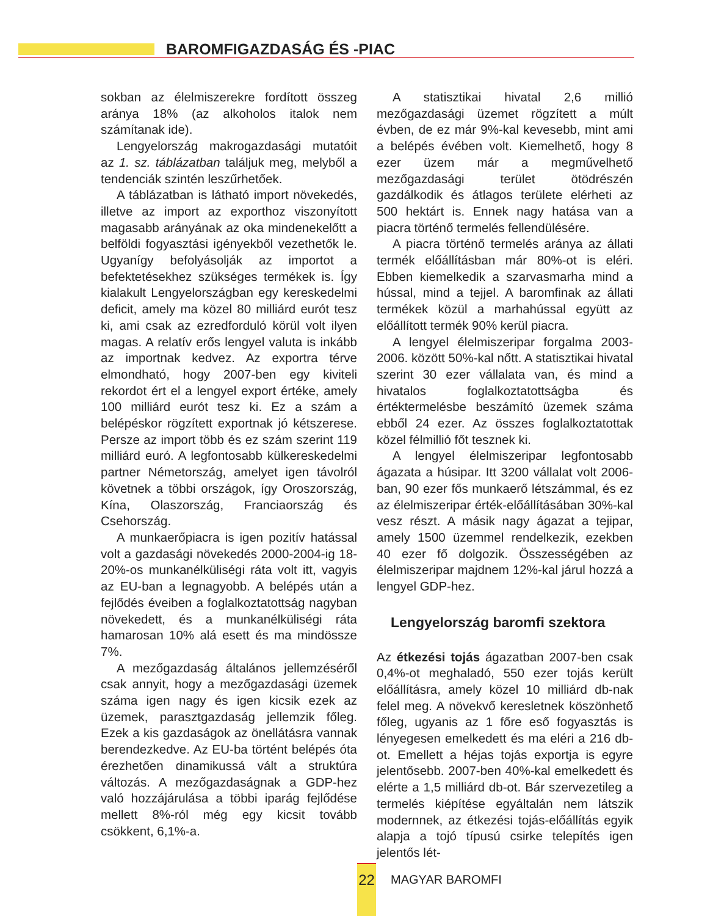BAROMFIGAZDASÁG ÉS -PIAC
sokban az élelmiszerekre fordított összeg aránya 18% (az alkoholos italok nem számítanak ide).
Lengyelország makrogazdasági mutatóit az 1. sz. táblázatban találjuk meg, melyből a tendenciák szintén leszűrhetőek.
A táblázatban is látható import növekedés, illetve az import az exporthoz viszonyított magasabb arányának az oka mindenekelőtt a belföldi fogyasztási igényekből vezethetők le. Ugyanígy befolyásolják az importot a befektetésekhez szükséges termékek is. Így kialakult Lengyelországban egy kereskedelmi deficit, amely ma közel 80 milliárd eurót tesz ki, ami csak az ezredforduló körül volt ilyen magas. A relatív erős lengyel valuta is inkább az importnak kedvez. Az exportra térve elmondható, hogy 2007-ben egy kiviteli rekordot ért el a lengyel export értéke, amely 100 milliárd eurót tesz ki. Ez a szám a belépéskor rögzített exportnak jó kétszerese. Persze az import több és ez szám szerint 119 milliárd euró. A legfontosabb külkereskedelmi partner Németország, amelyet igen távolról követnek a többi országok, így Oroszország, Kína, Olaszország, Franciaország és Csehország.
A munkaerőpiacra is igen pozitív hatással volt a gazdasági növekedés 2000-2004-ig 18-20%-os munkanélküliségi ráta volt itt, vagyis az EU-ban a legnagyobb. A belépés után a fejlődés éveiben a foglalkoztatottság nagyban növekedett, és a munkanélküliségi ráta hamarosan 10% alá esett és ma mindössze 7%.
A mezőgazdaság általános jellemzéséről csak annyit, hogy a mezőgazdasági üzemek száma igen nagy és igen kicsik ezek az üzemek, parasztgazdaság jellemzik főleg. Ezek a kis gazdaságok az önellátásra vannak berendezkedve. Az EU-ba történt belépés óta érezhetően dinamikussá vált a struktúra változás. A mezőgazdaságnak a GDP-hez való hozzájárulása a többi iparág fejlődése mellett 8%-ról még egy kicsit tovább csökkent, 6,1%-a.
A statisztikai hivatal 2,6 millió mezőgazdasági üzemet rögzített a múlt évben, de ez már 9%-kal kevesebb, mint ami a belépés évében volt. Kiemelhető, hogy 8 ezer üzem már a megművelhető mezőgazdasági terület ötödrészén gazdálkodik és átlagos területe elérheti az 500 hektárt is. Ennek nagy hatása van a piacra történő termelés fellendülésére.
A piacra történő termelés aránya az állati termék előállításban már 80%-ot is eléri. Ebben kiemelkedik a szarvasmarha mind a hússal, mind a tejjel. A baromfinak az állati termékek közül a marhahússal együtt az előállított termék 90% kerül piacra.
A lengyel élelmiszeripar forgalma 2003-2006. között 50%-kal nőtt. A statisztikai hivatal szerint 30 ezer vállalata van, és mind a hivatalos foglalkoztatottságba és értéktermelésbe beszámító üzemek száma ebből 24 ezer. Az összes foglalkoztatottak közel félmillió főt tesznek ki.
A lengyel élelmiszeripar legfontosabb ágazata a húsipar. Itt 3200 vállalat volt 2006-ban, 90 ezer fős munkaerő létszámmal, és ez az élelmiszeripar érték-előállításában 30%-kal vesz részt. A másik nagy ágazat a tejipar, amely 1500 üzemmel rendelkezik, ezekben 40 ezer fő dolgozik. Összességében az élelmiszeripar majdnem 12%-kal járul hozzá a lengyel GDP-hez.
Lengyelország baromfi szektora
Az étkezési tojás ágazatban 2007-ben csak 0,4%-ot meghaladó, 550 ezer tojás került előállításra, amely közel 10 milliárd db-nak felel meg. A növekvő keresletnek köszönhető főleg, ugyanis az 1 főre eső fogyasztás is lényegesen emelkedett és ma eléri a 216 db-ot. Emellett a héjas tojás exportja is egyre jelentősebb. 2007-ben 40%-kal emelkedett és elérte a 1,5 milliárd db-ot. Bár szervezetileg a termelés kiépítése egyáltalán nem látszik modernnek, az étkezési tojás-előállítás egyik alapja a tojó típusú csirke telepítés igen jelentős lét-
22
MAGYAR BAROMFI